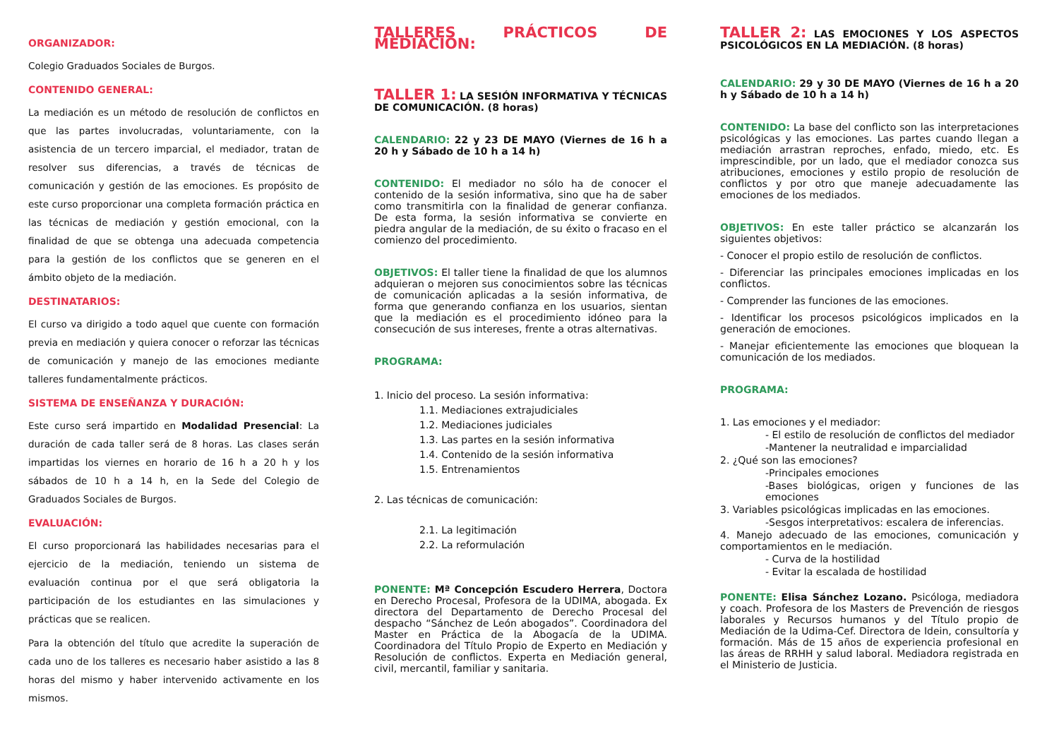ORGANIZADOR:
Colegio Graduados Sociales de Burgos.
CONTENIDO GENERAL:
La mediación es un método de resolución de conflictos en que las partes involucradas, voluntariamente, con la asistencia de un tercero imparcial, el mediador, tratan de resolver sus diferencias, a través de técnicas de comunicación y gestión de las emociones. Es propósito de este curso proporcionar una completa formación práctica en las técnicas de mediación y gestión emocional, con la finalidad de que se obtenga una adecuada competencia para la gestión de los conflictos que se generen en el ámbito objeto de la mediación.
DESTINATARIOS:
El curso va dirigido a todo aquel que cuente con formación previa en mediación y quiera conocer o reforzar las técnicas de comunicación y manejo de las emociones mediante talleres fundamentalmente prácticos.
SISTEMA DE ENSEÑANZA Y DURACIÓN:
Este curso será impartido en Modalidad Presencial: La duración de cada taller será de 8 horas. Las clases serán impartidas los viernes en horario de 16 h a 20 h y los sábados de 10 h a 14 h, en la Sede del Colegio de Graduados Sociales de Burgos.
EVALUACIÓN:
El curso proporcionará las habilidades necesarias para el ejercicio de la mediación, teniendo un sistema de evaluación continua por el que será obligatoria la participación de los estudiantes en las simulaciones y prácticas que se realicen.
Para la obtención del título que acredite la superación de cada uno de los talleres es necesario haber asistido a las 8 horas del mismo y haber intervenido activamente en los mismos.
TALLERES PRÁCTICOS DE MEDIACIÓN:
TALLER 1: LA SESIÓN INFORMATIVA Y TÉCNICAS DE COMUNICACIÓN. (8 horas)
CALENDARIO: 22 y 23 DE MAYO (Viernes de 16 h a 20 h y Sábado de 10 h a 14 h)
CONTENIDO: El mediador no sólo ha de conocer el contenido de la sesión informativa, sino que ha de saber como transmitirla con la finalidad de generar confianza. De esta forma, la sesión informativa se convierte en piedra angular de la mediación, de su éxito o fracaso en el comienzo del procedimiento.
OBJETIVOS: El taller tiene la finalidad de que los alumnos adquieran o mejoren sus conocimientos sobre las técnicas de comunicación aplicadas a la sesión informativa, de forma que generando confianza en los usuarios, sientan que la mediación es el procedimiento idóneo para la consecución de sus intereses, frente a otras alternativas.
PROGRAMA:
1. Inicio del proceso. La sesión informativa:
1.1. Mediaciones extrajudiciales
1.2. Mediaciones judiciales
1.3. Las partes en la sesión informativa
1.4. Contenido de la sesión informativa
1.5. Entrenamientos
2. Las técnicas de comunicación:
2.1. La legitimación
2.2. La reformulación
PONENTE: Mª Concepción Escudero Herrera, Doctora en Derecho Procesal, Profesora de la UDIMA, abogada. Ex directora del Departamento de Derecho Procesal del despacho “Sánchez de León abogados”. Coordinadora del Master en Práctica de la Abogacía de la UDIMA. Coordinadora del Título Propio de Experto en Mediación y Resolución de conflictos. Experta en Mediación general, civil, mercantil, familiar y sanitaria.
TALLER 2: LAS EMOCIONES Y LOS ASPECTOS PSICOLÓGICOS EN LA MEDIACIÓN. (8 horas)
CALENDARIO: 29 y 30 DE MAYO (Viernes de 16 h a 20 h y Sábado de 10 h a 14 h)
CONTENIDO: La base del conflicto son las interpretaciones psicológicas y las emociones. Las partes cuando llegan a mediación arrastran reproches, enfado, miedo, etc. Es imprescindible, por un lado, que el mediador conozca sus atribuciones, emociones y estilo propio de resolución de conflictos y por otro que maneje adecuadamente las emociones de los mediados.
OBJETIVOS: En este taller práctico se alcanzarán los siguientes objetivos:
- Conocer el propio estilo de resolución de conflictos.
- Diferenciar las principales emociones implicadas en los conflictos.
- Comprender las funciones de las emociones.
- Identificar los procesos psicológicos implicados en la generación de emociones.
- Manejar eficientemente las emociones que bloquean la comunicación de los mediados.
PROGRAMA:
1. Las emociones y el mediador:
- El estilo de resolución de conflictos del mediador
-Mantener la neutralidad e imparcialidad
2. ¿Qué son las emociones?
-Principales emociones
-Bases biológicas, origen y funciones de las emociones
3. Variables psicológicas implicadas en las emociones.
-Sesgos interpretativos: escalera de inferencias.
4. Manejo adecuado de las emociones, comunicación y comportamientos en le mediación.
- Curva de la hostilidad
- Evitar la escalada de hostilidad
PONENTE: Elisa Sánchez Lozano. Psicóloga, mediadora y coach. Profesora de los Masters de Prevención de riesgos laborales y Recursos humanos y del Título propio de Mediación de la Udima-Cef. Directora de Idein, consultoría y formación. Más de 15 años de experiencia profesional en las áreas de RRHH y salud laboral. Mediadora registrada en el Ministerio de Justicia.